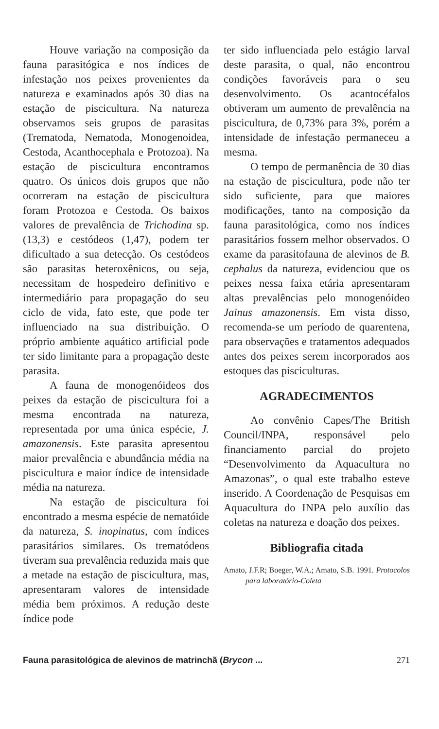Houve variação na composição da fauna parasitógica e nos índices de infestação nos peixes provenientes da natureza e examinados após 30 dias na estação de piscicultura. Na natureza observamos seis grupos de parasitas (Trematoda, Nematoda, Monogenoidea, Cestoda, Acanthocephala e Protozoa). Na estação de piscicultura encontramos quatro. Os únicos dois grupos que não ocorreram na estação de piscicultura foram Protozoa e Cestoda. Os baixos valores de prevalência de Trichodina sp. (13,3) e cestódeos (1,47), podem ter dificultado a sua detecção. Os cestódeos são parasitas heteroxênicos, ou seja, necessitam de hospedeiro definitivo e intermediário para propagação do seu ciclo de vida, fato este, que pode ter influenciado na sua distribuição. O próprio ambiente aquático artificial pode ter sido limitante para a propagação deste parasita.
A fauna de monogenóideos dos peixes da estação de piscicultura foi a mesma encontrada na natureza, representada por uma única espécie, J. amazonensis. Este parasita apresentou maior prevalência e abundância média na piscicultura e maior índice de intensidade média na natureza.
Na estação de piscicultura foi encontrado a mesma espécie de nematóide da natureza, S. inopinatus, com índices parasitários similares. Os trematódeos tiveram sua prevalência reduzida mais que a metade na estação de piscicultura, mas, apresentaram valores de intensidade média bem próximos. A redução deste índice pode
ter sido influenciada pelo estágio larval deste parasita, o qual, não encontrou condições favoráveis para o seu desenvolvimento. Os acantocéfalos obtiveram um aumento de prevalência na piscicultura, de 0,73% para 3%, porém a intensidade de infestação permaneceu a mesma.
O tempo de permanência de 30 dias na estação de piscicultura, pode não ter sido suficiente, para que maiores modificações, tanto na composição da fauna parasitológica, como nos índices parasitários fossem melhor observados. O exame da parasitofauna de alevinos de B. cephalus da natureza, evidenciou que os peixes nessa faixa etária apresentaram altas prevalências pelo monogenóideo Jainus amazonensis. Em vista disso, recomenda-se um período de quarentena, para observações e tratamentos adequados antes dos peixes serem incorporados aos estoques das pisciculturas.
AGRADECIMENTOS
Ao convênio Capes/The British Council/INPA, responsável pelo financiamento parcial do projeto “Desenvolvimento da Aquacultura no Amazonas”, o qual este trabalho esteve inserido. A Coordenação de Pesquisas em Aquacultura do INPA pelo auxílio das coletas na natureza e doação dos peixes.
Bibliografia citada
Amato, J.F.R; Boeger, W.A.; Amato, S.B. 1991. Protocolos para laboratório-Coleta
Fauna parasitológica de alevinos de matrinchã (Brycon ... 271